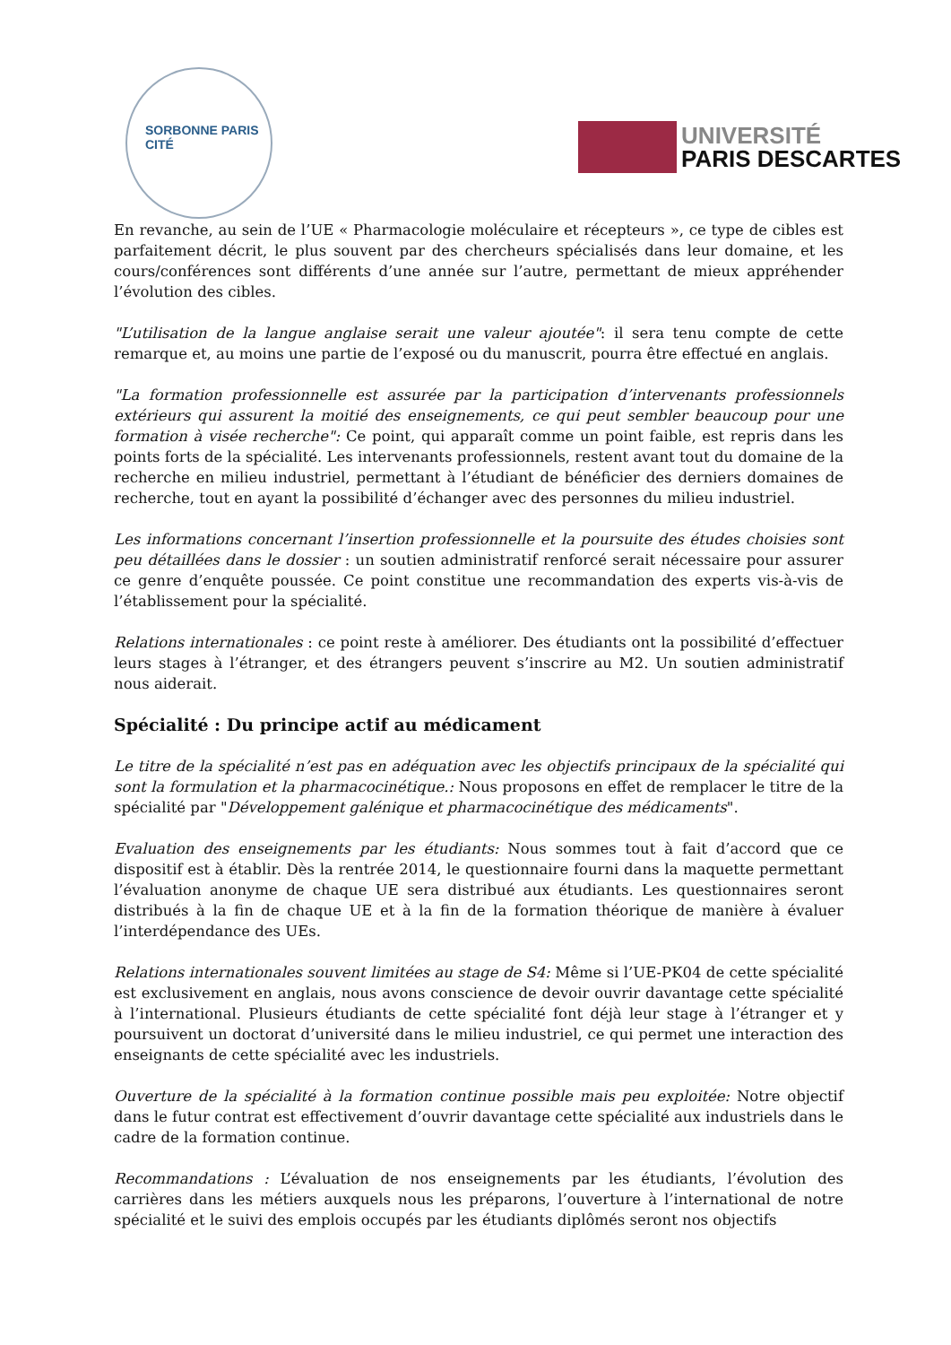SORBONNE PARIS CITÉ
UNIVERSITÉ
PARIS DESCARTES
En revanche, au sein de l’UE « Pharmacologie moléculaire et récepteurs », ce type de cibles est parfaitement décrit, le plus souvent par des chercheurs spécialisés dans leur domaine, et les cours/conférences sont différents d’une année sur l’autre, permettant de mieux appréhender l’évolution des cibles.
"L’utilisation de la langue anglaise serait une valeur ajoutée": il sera tenu compte de cette remarque et, au moins une partie de l’exposé ou du manuscrit, pourra être effectué en anglais.
"La formation professionnelle est assurée par la participation d’intervenants professionnels extérieurs qui assurent la moitié des enseignements, ce qui peut sembler beaucoup pour une formation à visée recherche": Ce point, qui apparaît comme un point faible, est repris dans les points forts de la spécialité. Les intervenants professionnels, restent avant tout du domaine de la recherche en milieu industriel, permettant à l’étudiant de bénéficier des derniers domaines de recherche, tout en ayant la possibilité d’échanger avec des personnes du milieu industriel.
Les informations concernant l’insertion professionnelle et la poursuite des études choisies sont peu détaillées dans le dossier : un soutien administratif renforcé serait nécessaire pour assurer ce genre d’enquête poussée. Ce point constitue une recommandation des experts vis-à-vis de l’établissement pour la spécialité.
Relations internationales : ce point reste à améliorer. Des étudiants ont la possibilité d’effectuer leurs stages à l’étranger, et des étrangers peuvent s’inscrire au M2. Un soutien administratif nous aiderait.
Spécialité : Du principe actif au médicament
Le titre de la spécialité n’est pas en adéquation avec les objectifs principaux de la spécialité qui sont la formulation et la pharmacocinétique.: Nous proposons en effet de remplacer le titre de la spécialité par "Développement galénique et pharmacocinétique des médicaments".
Evaluation des enseignements par les étudiants: Nous sommes tout à fait d’accord que ce dispositif est à établir. Dès la rentrée 2014, le questionnaire fourni dans la maquette permettant l’évaluation anonyme de chaque UE sera distribué aux étudiants. Les questionnaires seront distribués à la fin de chaque UE et à la fin de la formation théorique de manière à évaluer l’interdépendance des UEs.
Relations internationales souvent limitées au stage de S4: Même si l’UE-PK04 de cette spécialité est exclusivement en anglais, nous avons conscience de devoir ouvrir davantage cette spécialité à l’international. Plusieurs étudiants de cette spécialité font déjà leur stage à l’étranger et y poursuivent un doctorat d’université dans le milieu industriel, ce qui permet une interaction des enseignants de cette spécialité avec les industriels.
Ouverture de la spécialité à la formation continue possible mais peu exploitée: Notre objectif dans le futur contrat est effectivement d’ouvrir davantage cette spécialité aux industriels dans le cadre de la formation continue.
Recommandations : L’évaluation de nos enseignements par les étudiants, l’évolution des carrières dans les métiers auxquels nous les préparons, l’ouverture à l’international de notre spécialité et le suivi des emplois occupés par les étudiants diplômés seront nos objectifs